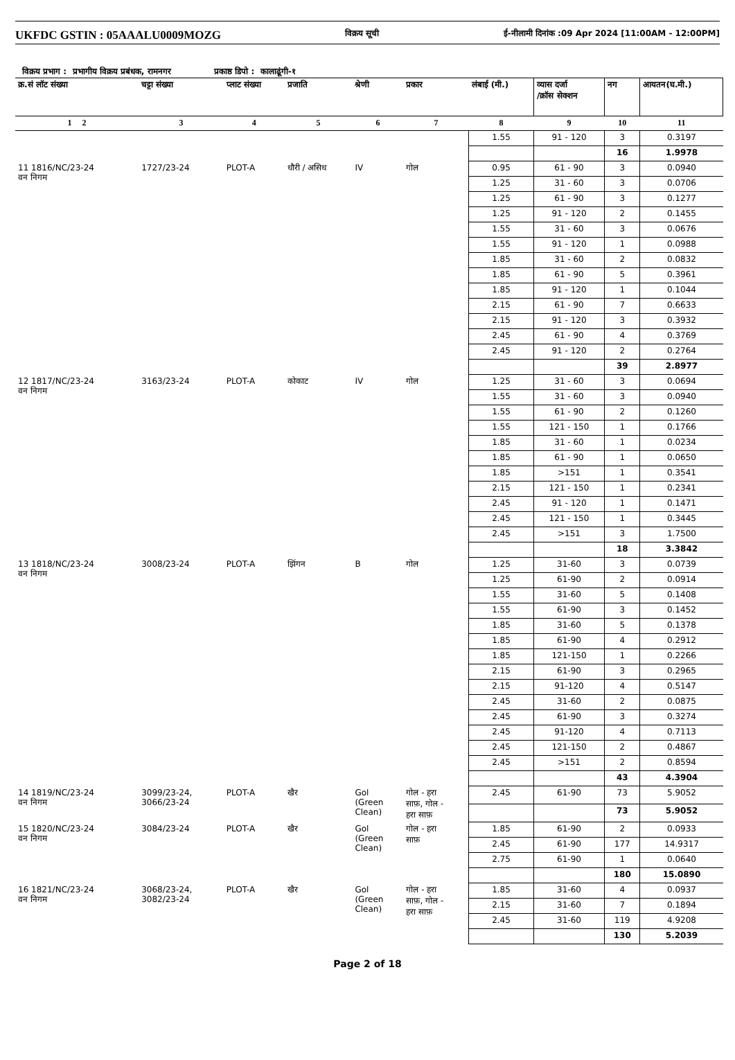UKFDC GSTIN : 05AAALU0009MOZG विक्रय सूची ई-नीलामी दिनांक :09 Apr 2024 [11:00AM - 12:00PM]
विक्रय प्रभाग : प्रभागीय विक्रय प्रबंधक, रामनगर प्रकाष्ठ डिपो : कालाढूंगी-१
| क्र.सं लॉट संख्या | चट्टा संख्या | प्लाट संख्या | प्रजाति | श्रेणी | प्रकार | लंबाई (मी.) | व्यास दर्जा /क्रॉस सेक्शन | नग | आयतन(घ.मी.) |
| --- | --- | --- | --- | --- | --- | --- | --- | --- | --- |
| 1 2 | 3 | 4 | 5 | 6 | 7 | 8 | 9 | 10 | 11 |
| | | | | | | 1.55 | 91 - 120 | 3 | 0.3197 |
| | | | | | | | | 16 | 1.9978 |
| 11 1816/NC/23-24 वन निगम | 1727/23-24 | PLOT-A | धौरी / असिध | IV | गोल | 0.95 | 61 - 90 | 3 | 0.0940 |
| | | | | | | 1.25 | 31 - 60 | 3 | 0.0706 |
| | | | | | | 1.25 | 61 - 90 | 3 | 0.1277 |
| | | | | | | 1.25 | 91 - 120 | 2 | 0.1455 |
| | | | | | | 1.55 | 31 - 60 | 3 | 0.0676 |
| | | | | | | 1.55 | 91 - 120 | 1 | 0.0988 |
| | | | | | | 1.85 | 31 - 60 | 2 | 0.0832 |
| | | | | | | 1.85 | 61 - 90 | 5 | 0.3961 |
| | | | | | | 1.85 | 91 - 120 | 1 | 0.1044 |
| | | | | | | 2.15 | 61 - 90 | 7 | 0.6633 |
| | | | | | | 2.15 | 91 - 120 | 3 | 0.3932 |
| | | | | | | 2.45 | 61 - 90 | 4 | 0.3769 |
| | | | | | | 2.45 | 91 - 120 | 2 | 0.2764 |
| | | | | | | | | 39 | 2.8977 |
| 12 1817/NC/23-24 वन निगम | 3163/23-24 | PLOT-A | कोकाट | IV | गोल | 1.25 | 31 - 60 | 3 | 0.0694 |
| | | | | | | 1.55 | 31 - 60 | 3 | 0.0940 |
| | | | | | | 1.55 | 61 - 90 | 2 | 0.1260 |
| | | | | | | 1.55 | 121 - 150 | 1 | 0.1766 |
| | | | | | | 1.85 | 31 - 60 | 1 | 0.0234 |
| | | | | | | 1.85 | 61 - 90 | 1 | 0.0650 |
| | | | | | | 1.85 | >151 | 1 | 0.3541 |
| | | | | | | 2.15 | 121 - 150 | 1 | 0.2341 |
| | | | | | | 2.45 | 91 - 120 | 1 | 0.1471 |
| | | | | | | 2.45 | 121 - 150 | 1 | 0.3445 |
| | | | | | | 2.45 | >151 | 3 | 1.7500 |
| | | | | | | | | 18 | 3.3842 |
| 13 1818/NC/23-24 वन निगम | 3008/23-24 | PLOT-A | झिंगन | B | गोल | 1.25 | 31-60 | 3 | 0.0739 |
| | | | | | | 1.25 | 61-90 | 2 | 0.0914 |
| | | | | | | 1.55 | 31-60 | 5 | 0.1408 |
| | | | | | | 1.55 | 61-90 | 3 | 0.1452 |
| | | | | | | 1.85 | 31-60 | 5 | 0.1378 |
| | | | | | | 1.85 | 61-90 | 4 | 0.2912 |
| | | | | | | 1.85 | 121-150 | 1 | 0.2266 |
| | | | | | | 2.15 | 61-90 | 3 | 0.2965 |
| | | | | | | 2.15 | 91-120 | 4 | 0.5147 |
| | | | | | | 2.45 | 31-60 | 2 | 0.0875 |
| | | | | | | 2.45 | 61-90 | 3 | 0.3274 |
| | | | | | | 2.45 | 91-120 | 4 | 0.7113 |
| | | | | | | 2.45 | 121-150 | 2 | 0.4867 |
| | | | | | | 2.45 | >151 | 2 | 0.8594 |
| | | | | | | | | 43 | 4.3904 |
| 14 1819/NC/23-24 वन निगम | 3099/23-24, 3066/23-24 | PLOT-A | खैर | Gol (Green Clean) | गोल - हरा साफ़, गोल - हरा साफ़ | 2.45 | 61-90 | 73 | 5.9052 |
| | | | | | | | | 73 | 5.9052 |
| 15 1820/NC/23-24 वन निगम | 3084/23-24 | PLOT-A | खैर | Gol (Green Clean) | गोल - हरा साफ़ | 1.85 | 61-90 | 2 | 0.0933 |
| | | | | | | 2.45 | 61-90 | 177 | 14.9317 |
| | | | | | | 2.75 | 61-90 | 1 | 0.0640 |
| | | | | | | | | 180 | 15.0890 |
| 16 1821/NC/23-24 वन निगम | 3068/23-24, 3082/23-24 | PLOT-A | खैर | Gol (Green Clean) | गोल - हरा साफ़, गोल - हरा साफ़ | 1.85 | 31-60 | 4 | 0.0937 |
| | | | | | | 2.15 | 31-60 | 7 | 0.1894 |
| | | | | | | 2.45 | 31-60 | 119 | 4.9208 |
| | | | | | | | | 130 | 5.2039 |
Page 2 of 18